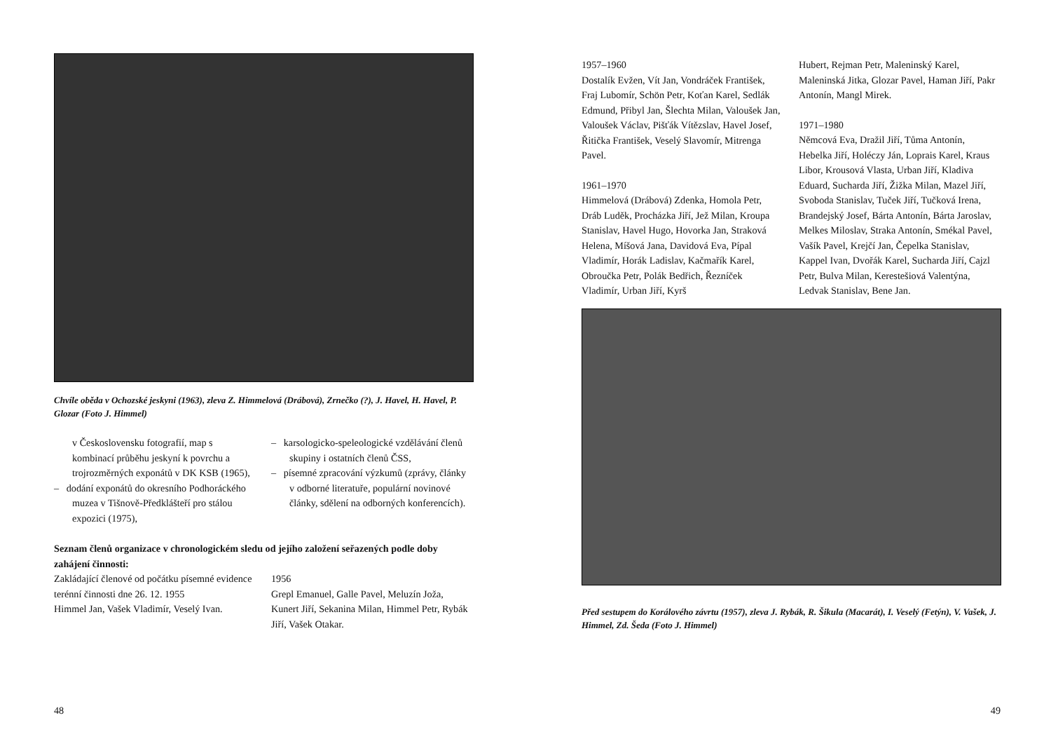Chvíle oběda v Ochozské jeskyni (1963), zleva Z. Himmelová (Drábová), Zrnečko (?), J. Havel, H. Havel, P. Glozar (Foto J. Himmel)
v Československu fotografií, map s kombinací průběhu jeskyní k povrchu a trojrozměrných exponátů v DK KSB (1965),
– dodání exponátů do okresního Podhoráckého muzea v Tišnově-Předklášteří pro stálou expozici (1975),
– karsologicko-speleologické vzdělávání členů skupiny i ostatních členů ČSS,
– písemné zpracování výzkumů (zprávy, články v odborné literatuře, populární novinové články, sdělení na odborných konferencích).
Seznam členů organizace v chronologickém sledu od jejího založení seřazených podle doby zahájení činnosti:
Zakládající členové od počátku písemné evidence terénní činnosti dne 26. 12. 1955
Himmel Jan, Vašek Vladimír, Veselý Ivan.
1956
Grepl Emanuel, Galle Pavel, Meluzín Joža, Kunert Jiří, Sekanina Milan, Himmel Petr, Rybák Jiří, Vašek Otakar.
48
1957–1960
Dostalík Evžen, Vít Jan, Vondráček František, Fraj Lubomír, Schön Petr, Koťan Karel, Sedlák Edmund, Přibyl Jan, Šlechta Milan, Valoušek Jan, Valoušek Václav, Pišťák Vítězslav, Havel Josef, Řitička František, Veselý Slavomír, Mitrenga Pavel.
1961–1970
Himmelová (Drábová) Zdenka, Homola Petr, Dráb Luděk, Procházka Jiří, Jež Milan, Kroupa Stanislav, Havel Hugo, Hovorka Jan, Straková Helena, Míšová Jana, Davidová Eva, Pípal Vladimír, Horák Ladislav, Kačmařík Karel, Obroučka Petr, Polák Bedřich, Řezníček Vladimír, Urban Jiří, Kyrš
Hubert, Rejman Petr, Maleninský Karel, Maleninská Jitka, Glozar Pavel, Haman Jiří, Pakr Antonín, Mangl Mirek.
1971–1980
Němcová Eva, Dražil Jiří, Tůma Antonín, Hebelka Jiří, Holéczy Ján, Loprais Karel, Kraus Libor, Krousová Vlasta, Urban Jiří, Kladiva Eduard, Sucharda Jiří, Žižka Milan, Mazel Jiří, Svoboda Stanislav, Tuček Jiří, Tučková Irena, Brandejský Josef, Bárta Antonín, Bárta Jaroslav, Melkes Miloslav, Straka Antonín, Smékal Pavel, Vašík Pavel, Krejčí Jan, Čepelka Stanislav, Kappel Ivan, Dvořák Karel, Sucharda Jiří, Cajzl Petr, Bulva Milan, Kerestešiová Valentýna, Ledvak Stanislav, Bene Jan.
Před sestupem do Korálového závrtu (1957), zleva J. Rybák, R. Šikula (Macarát), I. Veselý (Fetýn), V. Vašek, J. Himmel, Zd. Šeda (Foto J. Himmel)
49